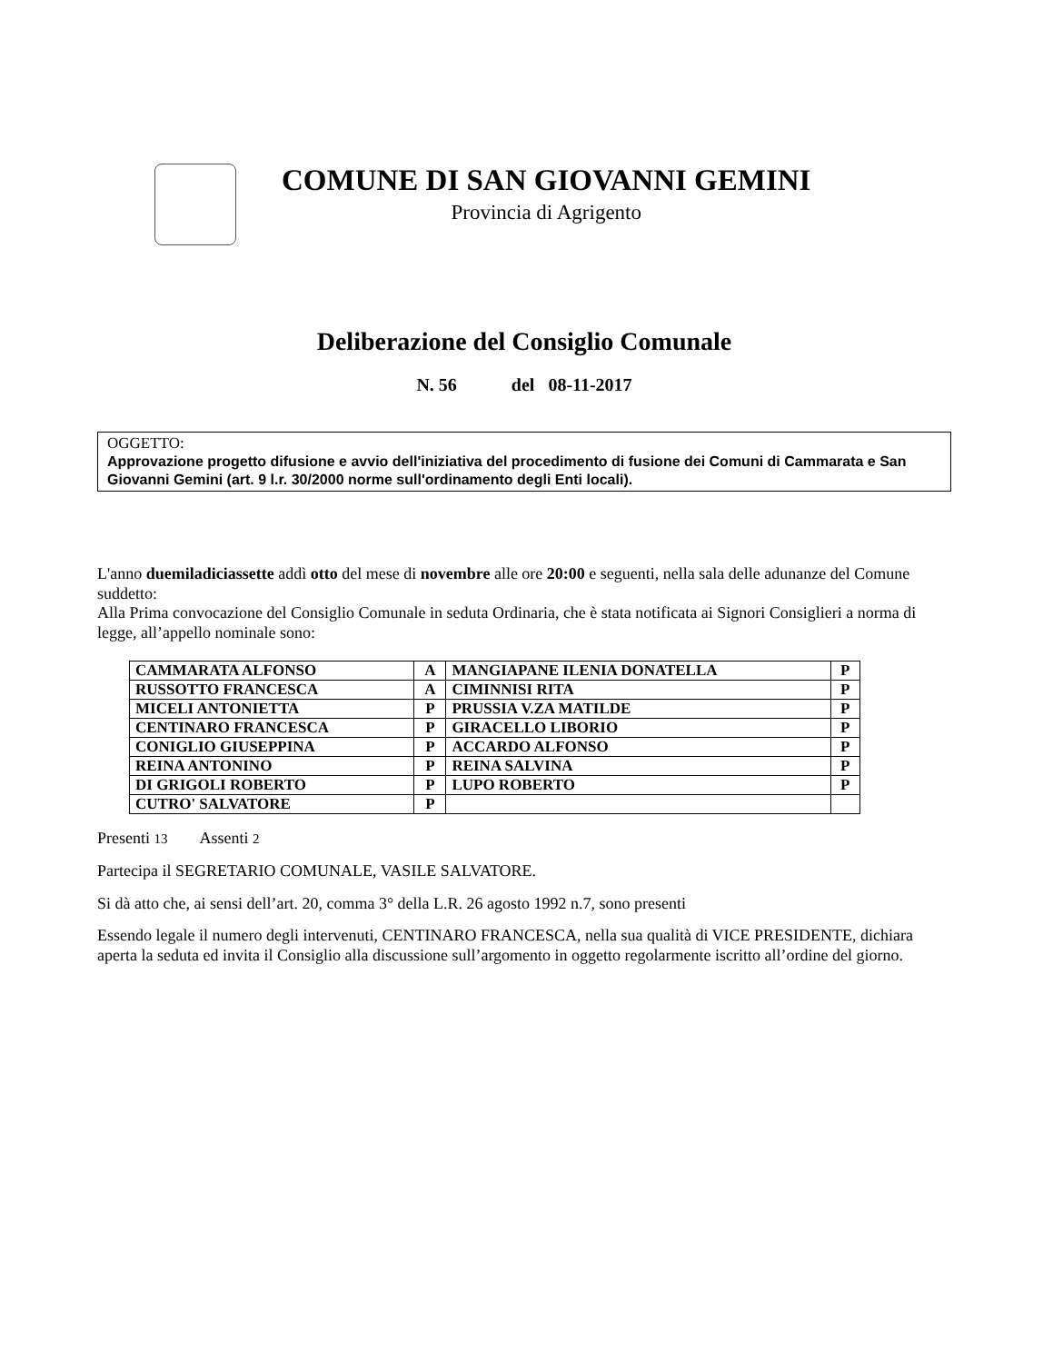COMUNE DI SAN GIOVANNI GEMINI
Provincia di Agrigento
Deliberazione del Consiglio Comunale
N. 56 del 08-11-2017
OGGETTO:
Approvazione progetto difusione e avvio dell'iniziativa del procedimento di fusione dei Comuni di Cammarata e San Giovanni Gemini (art. 9 l.r. 30/2000 norme sull'ordinamento degli Enti locali).
L'anno duemiladiciassette addì otto del mese di novembre alle ore 20:00 e seguenti, nella sala delle adunanze del Comune suddetto:
Alla Prima convocazione del Consiglio Comunale in seduta Ordinaria, che è stata notificata ai Signori Consiglieri a norma di legge, all’appello nominale sono:
| CAMMARATA ALFONSO | A | MANGIAPANE ILENIA DONATELLA | P |
| RUSSOTTO FRANCESCA | A | CIMINNISI RITA | P |
| MICELI ANTONIETTA | P | PRUSSIA V.ZA MATILDE | P |
| CENTINARO FRANCESCA | P | GIRACELLO LIBORIO | P |
| CONIGLIO GIUSEPPINA | P | ACCARDO ALFONSO | P |
| REINA ANTONINO | P | REINA SALVINA | P |
| DI GRIGOLI ROBERTO | P | LUPO ROBERTO | P |
| CUTRO' SALVATORE | P | | |
Presenti 13 Assenti 2
Partecipa il SEGRETARIO COMUNALE, VASILE SALVATORE.
Si dà atto che, ai sensi dell’art. 20, comma 3° della L.R. 26 agosto 1992 n.7, sono presenti
Essendo legale il numero degli intervenuti, CENTINARO FRANCESCA, nella sua qualità di VICE PRESIDENTE, dichiara aperta la seduta ed invita il Consiglio alla discussione sull’argomento in oggetto regolarmente iscritto all’ordine del giorno.